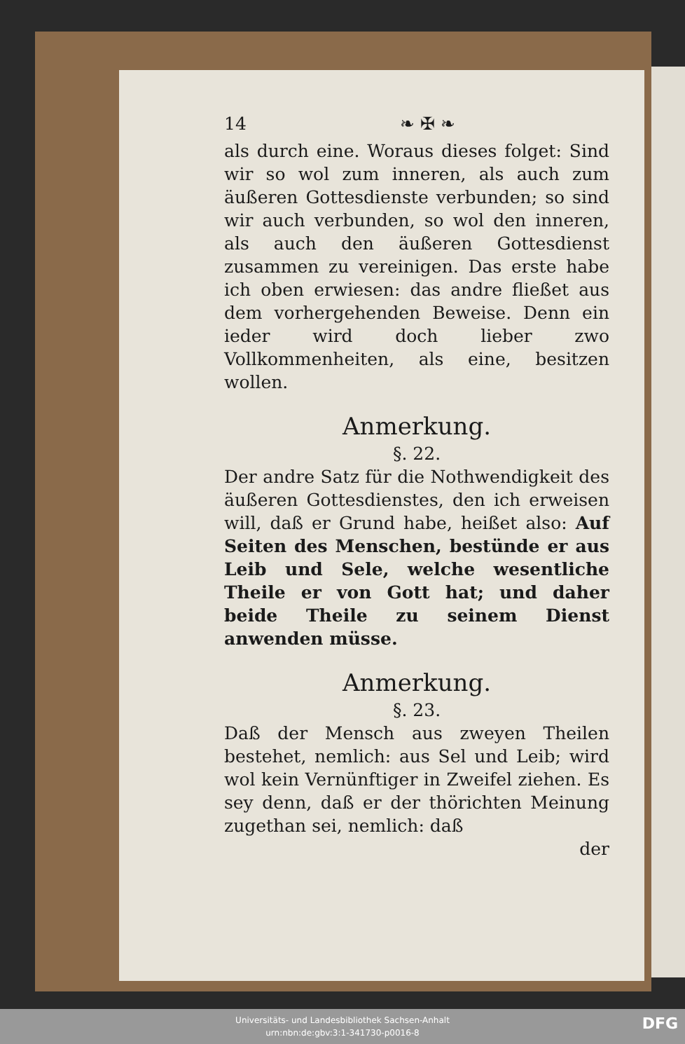14 ❧ ✠ ❧
als durch eine. Woraus dieses folget: Sind wir so wol zum inneren, als auch zum äußeren Gottesdienste verbunden; so sind wir auch verbunden, so wol den inneren, als auch den äußeren Gottesdienst zusammen zu vereinigen. Das erste habe ich oben erwiesen: das andre fließet aus dem vorhergehenden Beweise. Denn ein ieder wird doch lieber zwo Vollkommenheiten, als eine, besitzen wollen.
Anmerkung.
§. 22.
Der andre Satz für die Nothwendigkeit des äußeren Gottesdienstes, den ich erweisen will, daß er Grund habe, heißet also: Auf Seiten des Menschen, bestünde er aus Leib und Sele, welche wesentliche Theile er von Gott hat; und daher beide Theile zu seinem Dienst anwenden müsse.
Anmerkung.
§. 23.
Daß der Mensch aus zweyen Theilen bestehet, nemlich: aus Sel und Leib; wird wol kein Vernünftiger in Zweifel ziehen. Es sey denn, daß er der thörichten Meinung zugethan sei, nemlich: daß
der
Universitäts- und Landesbibliothek Sachsen-Anhalt
urn:nbn:de:gbv:3:1-341730-p0016-8
DFG